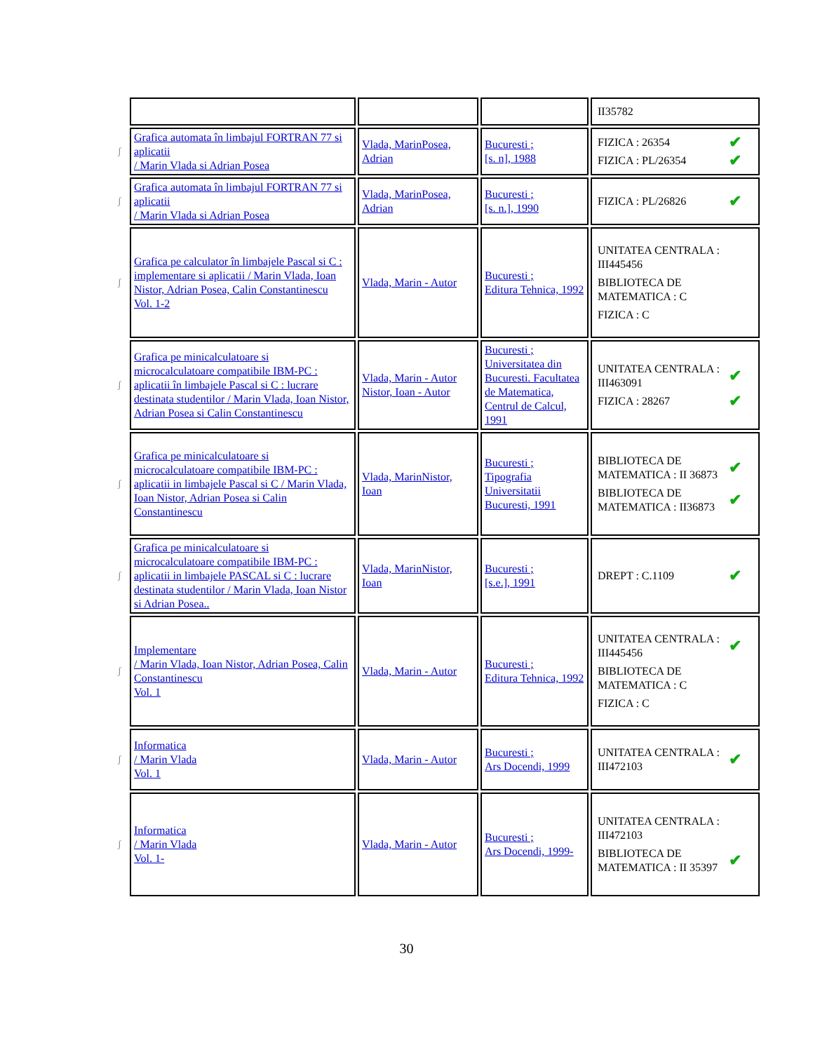| | | | | II35782 |
| ʃ | Grafica automata în limbajul FORTRAN 77 si aplicatii / Marin Vlada si Adrian Posea | Vlada, MarinPosea, Adrian | Bucuresti ; [s. n], 1988 | FIZICA : 26354 ✔ FIZICA : PL/26354 ✔ |
| ʃ | Grafica automata în limbajul FORTRAN 77 si aplicatii / Marin Vlada si Adrian Posea | Vlada, MarinPosea, Adrian | Bucuresti ; [s. n.], 1990 | FIZICA : PL/26826 ✔ |
| ʃ | Grafica pe calculator în limbajele Pascal si C : implementare si aplicatii / Marin Vlada, Ioan Nistor, Adrian Posea, Calin Constantinescu Vol. 1-2 | Vlada, Marin - Autor | Bucuresti ; Editura Tehnica, 1992 | UNITATEA CENTRALA : III445456 BIBLIOTECA DE MATEMATICA : C FIZICA : C |
| ʃ | Grafica pe minicalculatoare si microcalculatoare compatibile IBM-PC : aplicatii în limbajele Pascal si C : lucrare destinata studentilor / Marin Vlada, Ioan Nistor, Adrian Posea si Calin Constantinescu | Vlada, Marin - Autor Nistor, Ioan - Autor | Bucuresti ; Universitatea din Bucuresti. Facultatea de Matematica, Centrul de Calcul, 1991 | UNITATEA CENTRALA : III463091 ✔ FIZICA : 28267 ✔ |
| ʃ | Grafica pe minicalculatoare si microcalculatoare compatibile IBM-PC : aplicatii in limbajele Pascal si C / Marin Vlada, Ioan Nistor, Adrian Posea si Calin Constantinescu | Vlada, MarinNistor, Ioan | Bucuresti ; Tipografia Universitatii Bucuresti, 1991 | BIBLIOTECA DE MATEMATICA : II 36873 ✔ BIBLIOTECA DE MATEMATICA : II36873 ✔ |
| ʃ | Grafica pe minicalculatoare si microcalculatoare compatibile IBM-PC : aplicatii in limbajele PASCAL si C : lucrare destinata studentilor / Marin Vlada, Ioan Nistor si Adrian Posea.. | Vlada, MarinNistor, Ioan | Bucuresti ; [s.e.], 1991 | DREPT : C.1109 ✔ |
| ʃ | Implementare / Marin Vlada, Ioan Nistor, Adrian Posea, Calin Constantinescu Vol. 1 | Vlada, Marin - Autor | Bucuresti ; Editura Tehnica, 1992 | UNITATEA CENTRALA : III445456 ✔ BIBLIOTECA DE MATEMATICA : C FIZICA : C |
| ʃ | Informatica / Marin Vlada Vol. 1 | Vlada, Marin - Autor | Bucuresti ; Ars Docendi, 1999 | UNITATEA CENTRALA : III472103 ✔ |
| ʃ | Informatica / Marin Vlada Vol. 1- | Vlada, Marin - Autor | Bucuresti ; Ars Docendi, 1999- | UNITATEA CENTRALA : III472103 BIBLIOTECA DE MATEMATICA : II 35397 ✔ |
30